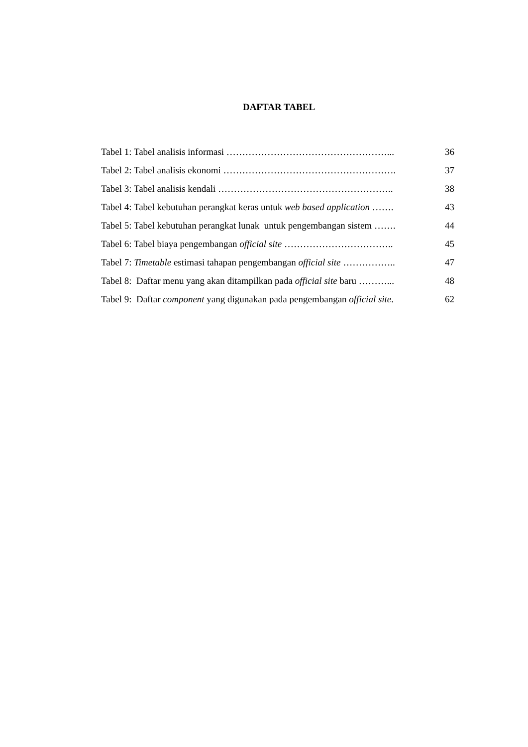DAFTAR TABEL
Tabel 1: Tabel analisis informasi ……………………………………………... 36
Tabel 2: Tabel analisis ekonomi ………………………………………………. 37
Tabel 3: Tabel analisis kendali ……………………………………………….. 38
Tabel 4: Tabel kebutuhan perangkat keras untuk web based application ……. 43
Tabel 5: Tabel kebutuhan perangkat lunak untuk pengembangan sistem ……. 44
Tabel 6: Tabel biaya pengembangan official site …………………………….. 45
Tabel 7: Timetable estimasi tahapan pengembangan official site …………….. 47
Tabel 8: Daftar menu yang akan ditampilkan pada official site baru ………... 48
Tabel 9: Daftar component yang digunakan pada pengembangan official site. 62